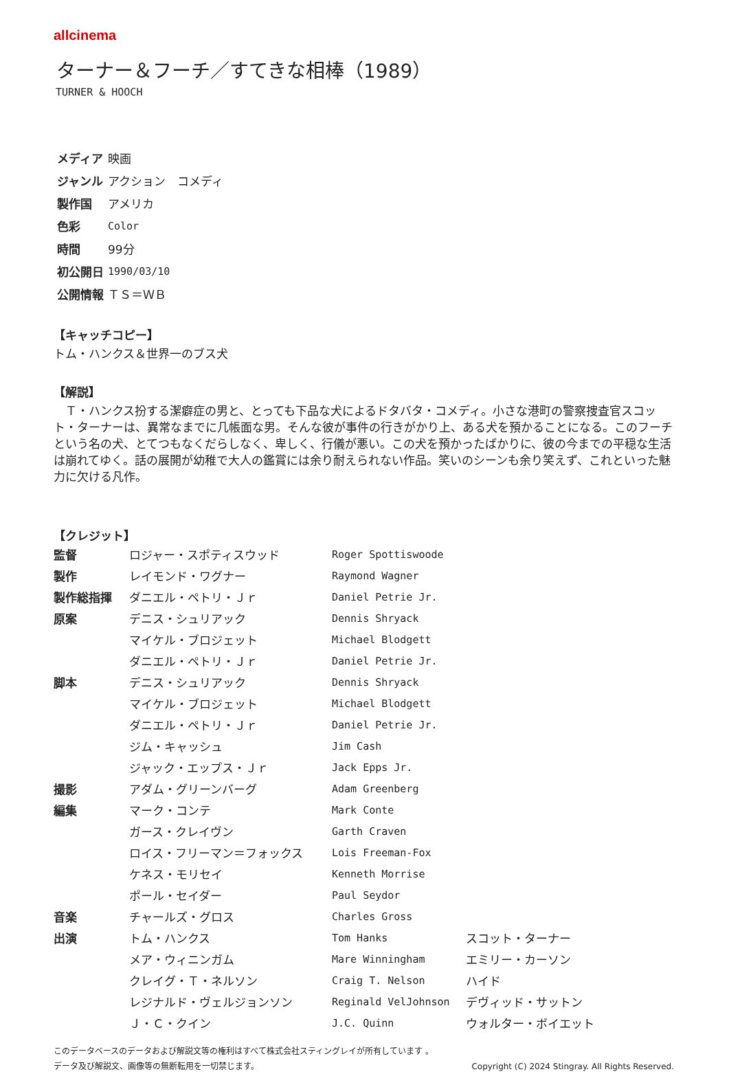allcinema
ターナー＆フーチ／すてきな相棒（1989）
TURNER & HOOCH
| メディア | 映画 |
| ジャンル | アクション コメディ |
| 製作国 | アメリカ |
| 色彩 | Color |
| 時間 | 99分 |
| 初公開日 | 1990/03/10 |
| 公開情報 | ＴＳ＝ＷＢ |
【キャッチコピー】
トム・ハンクス＆世界一のブス犬
【解説】
　Ｔ・ハンクス扮する潔癖症の男と、とっても下品な犬によるドタバタ・コメディ。小さな港町の警察捜査官スコット・ターナーは、異常なまでに几帳面な男。そんな彼が事件の行きがかり上、ある犬を預かることになる。このフーチという名の犬、とてつもなくだらしなく、卑しく、行儀が悪い。この犬を預かったばかりに、彼の今までの平穏な生活は崩れてゆく。話の展開が幼稚で大人の鑑賞には余り耐えられない作品。笑いのシーンも余り笑えず、これといった魅力に欠ける凡作。
【クレジット】
| 監督 | ロジャー・スポティスウッド | Roger Spottiswoode | |
| 製作 | レイモンド・ワグナー | Raymond Wagner | |
| 製作総指揮 | ダニエル・ペトリ・Ｊｒ | Daniel Petrie Jr. | |
| 原案 | デニス・シュリアック | Dennis Shryack | |
| | マイケル・ブロジェット | Michael Blodgett | |
| | ダニエル・ペトリ・Ｊｒ | Daniel Petrie Jr. | |
| 脚本 | デニス・シュリアック | Dennis Shryack | |
| | マイケル・ブロジェット | Michael Blodgett | |
| | ダニエル・ペトリ・Ｊｒ | Daniel Petrie Jr. | |
| | ジム・キャッシュ | Jim Cash | |
| | ジャック・エップス・Ｊｒ | Jack Epps Jr. | |
| 撮影 | アダム・グリーンバーグ | Adam Greenberg | |
| 編集 | マーク・コンテ | Mark Conte | |
| | ガース・クレイヴン | Garth Craven | |
| | ロイス・フリーマン＝フォックス | Lois Freeman-Fox | |
| | ケネス・モリセイ | Kenneth Morrise | |
| | ポール・セイダー | Paul Seydor | |
| 音楽 | チャールズ・グロス | Charles Gross | |
| 出演 | トム・ハンクス | Tom Hanks | スコット・ターナー |
| | メア・ウィニンガム | Mare Winningham | エミリー・カーソン |
| | クレイグ・Ｔ・ネルソン | Craig T. Nelson | ハイド |
| | レジナルド・ヴェルジョンソン | Reginald VelJohnson | デヴィッド・サットン |
| | Ｊ・Ｃ・クイン | J.C. Quinn | ウォルター・ボイエット |
このデータベースのデータおよび解説文等の権利はすべて株式会社スティングレイが所有しています 。
データ及び解説文、画像等の無断転用を一切禁じます。 Copyright (C) 2024 Stingray. All Rights Reserved.